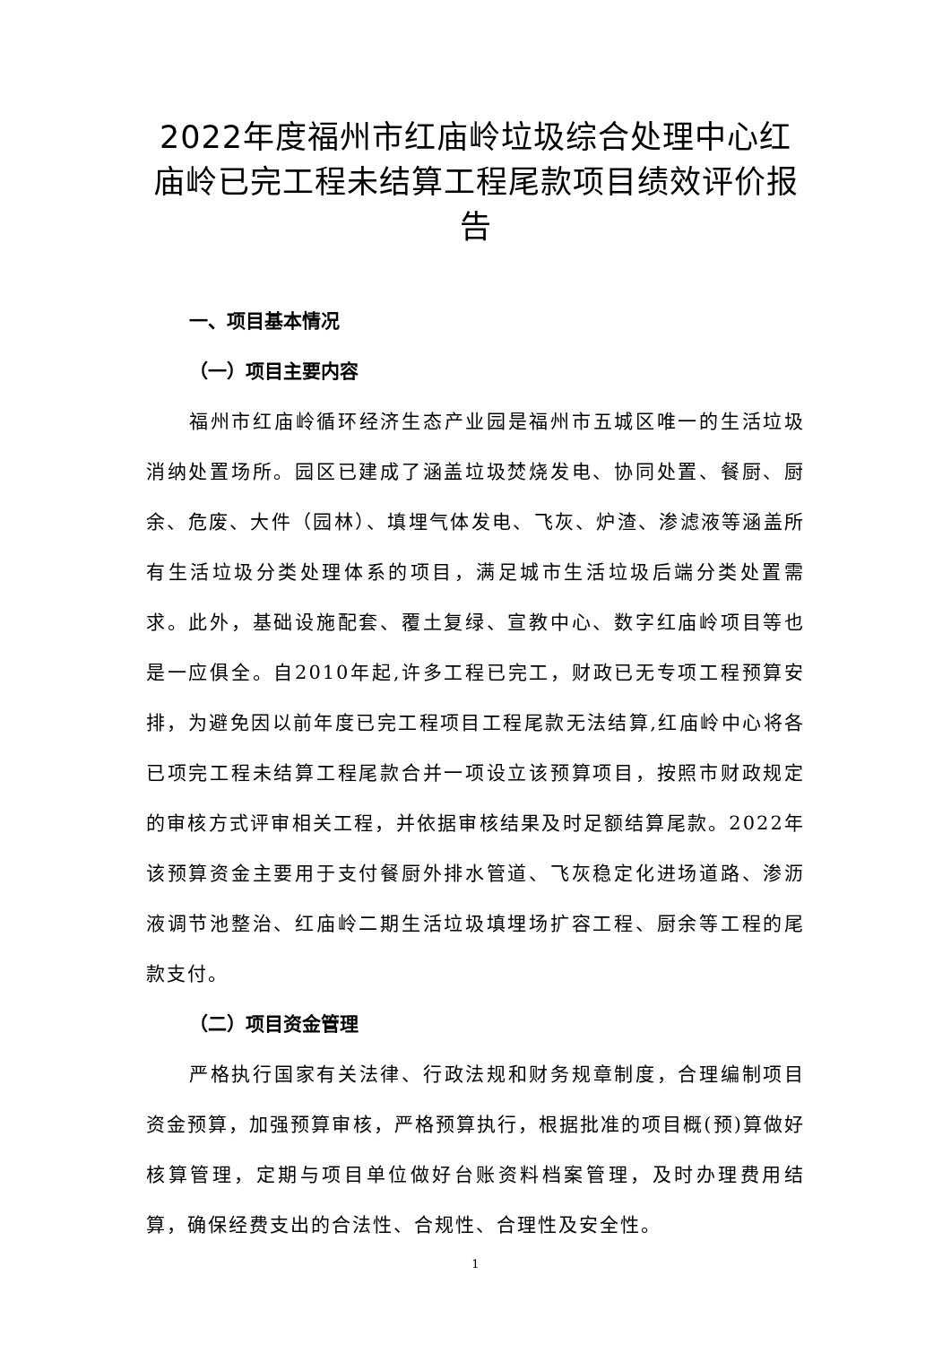2022年度福州市红庙岭垃圾综合处理中心红庙岭已完工程未结算工程尾款项目绩效评价报告
一、项目基本情况
（一）项目主要内容
福州市红庙岭循环经济生态产业园是福州市五城区唯一的生活垃圾消纳处置场所。园区已建成了涵盖垃圾焚烧发电、协同处置、餐厨、厨余、危废、大件（园林）、填埋气体发电、飞灰、炉渣、渗滤液等涵盖所有生活垃圾分类处理体系的项目，满足城市生活垃圾后端分类处置需求。此外，基础设施配套、覆土复绿、宣教中心、数字红庙岭项目等也是一应俱全。自2010年起,许多工程已完工，财政已无专项工程预算安排，为避免因以前年度已完工程项目工程尾款无法结算,红庙岭中心将各已项完工程未结算工程尾款合并一项设立该预算项目，按照市财政规定的审核方式评审相关工程，并依据审核结果及时足额结算尾款。2022年该预算资金主要用于支付餐厨外排水管道、飞灰稳定化进场道路、渗沥液调节池整治、红庙岭二期生活垃圾填埋场扩容工程、厨余等工程的尾款支付。
（二）项目资金管理
严格执行国家有关法律、行政法规和财务规章制度，合理编制项目资金预算，加强预算审核，严格预算执行，根据批准的项目概(预)算做好核算管理，定期与项目单位做好台账资料档案管理，及时办理费用结算，确保经费支出的合法性、合规性、合理性及安全性。
1